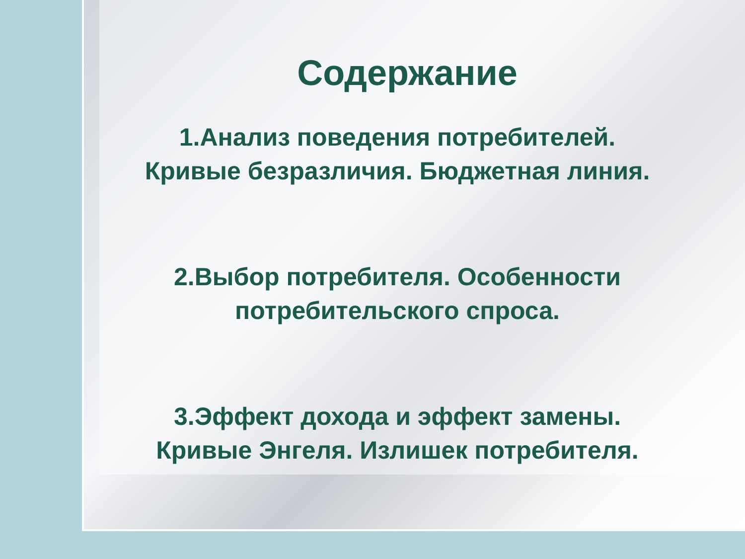Содержание
1.Анализ поведения потребителей.
Кривые безразличия. Бюджетная линия.
2.Выбор потребителя. Особенности
потребительского спроса.
3.Эффект дохода и эффект замены.
Кривые Энгеля. Излишек потребителя.